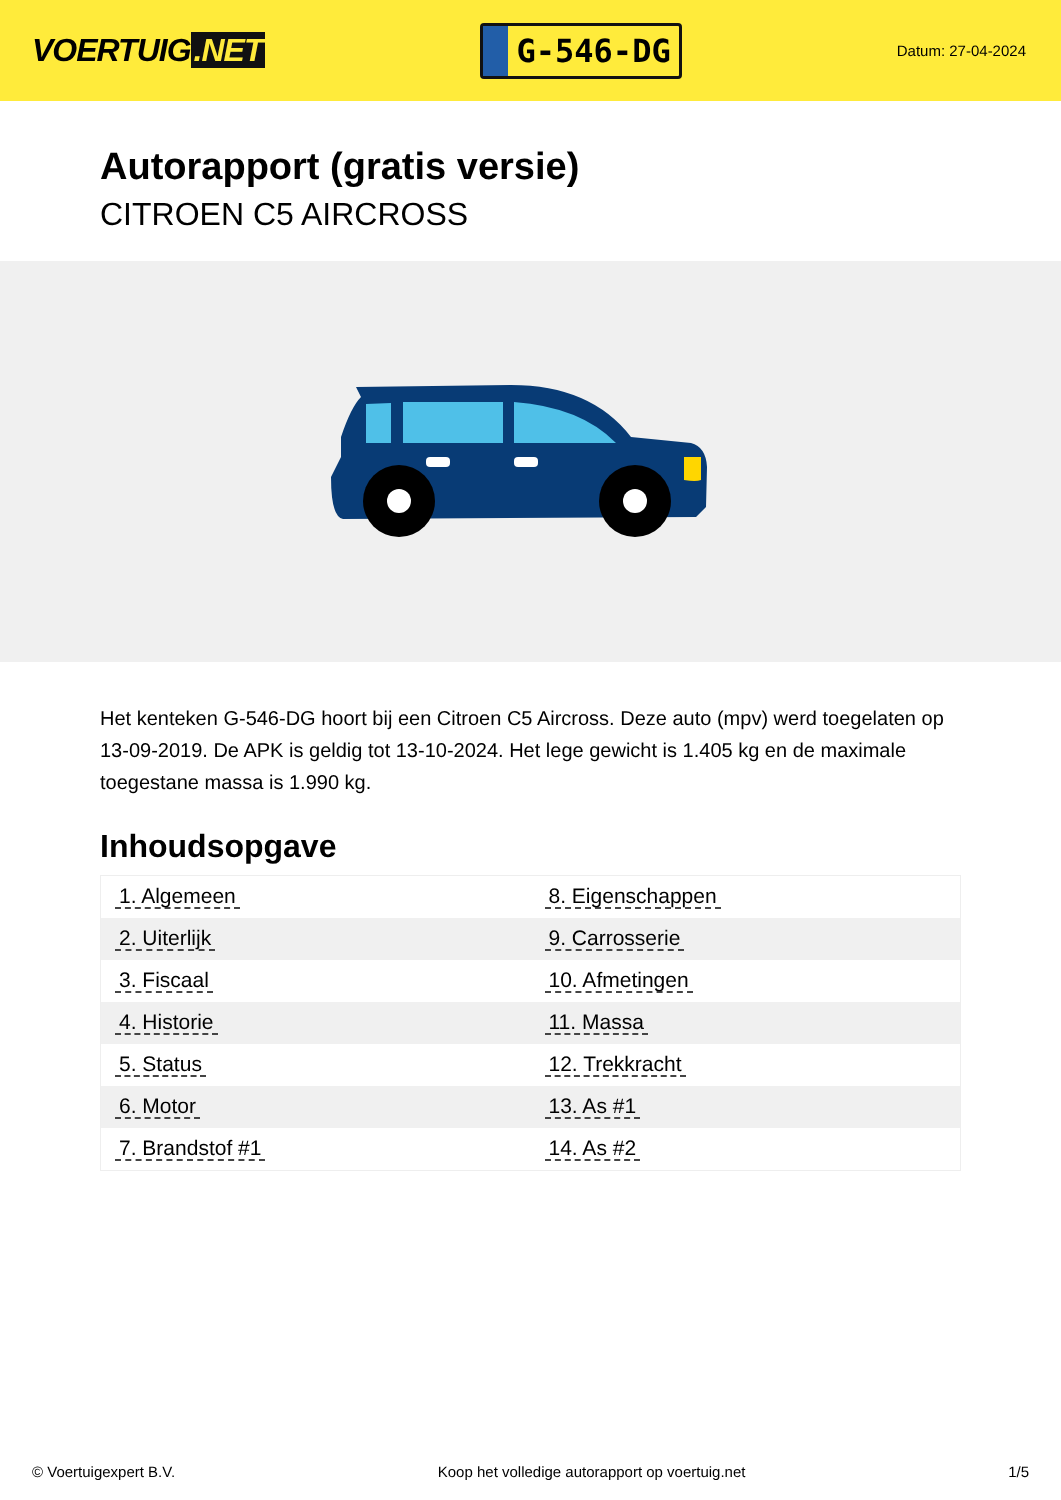VOERTUIG.NET
G-546-DG
Datum: 27-04-2024
Autorapport (gratis versie)
CITROEN C5 AIRCROSS
Het kenteken G-546-DG hoort bij een Citroen C5 Aircross. Deze auto (mpv) werd toegelaten op 13-09-2019. De APK is geldig tot 13-10-2024. Het lege gewicht is 1.405 kg en de maximale toegestane massa is 1.990 kg.
Inhoudsopgave
| 1. Algemeen | 8. Eigenschappen |
| 2. Uiterlijk | 9. Carrosserie |
| 3. Fiscaal | 10. Afmetingen |
| 4. Historie | 11. Massa |
| 5. Status | 12. Trekkracht |
| 6. Motor | 13. As #1 |
| 7. Brandstof #1 | 14. As #2 |
© Voertuigexpert B.V. Koop het volledige autorapport op voertuig.net 1/5